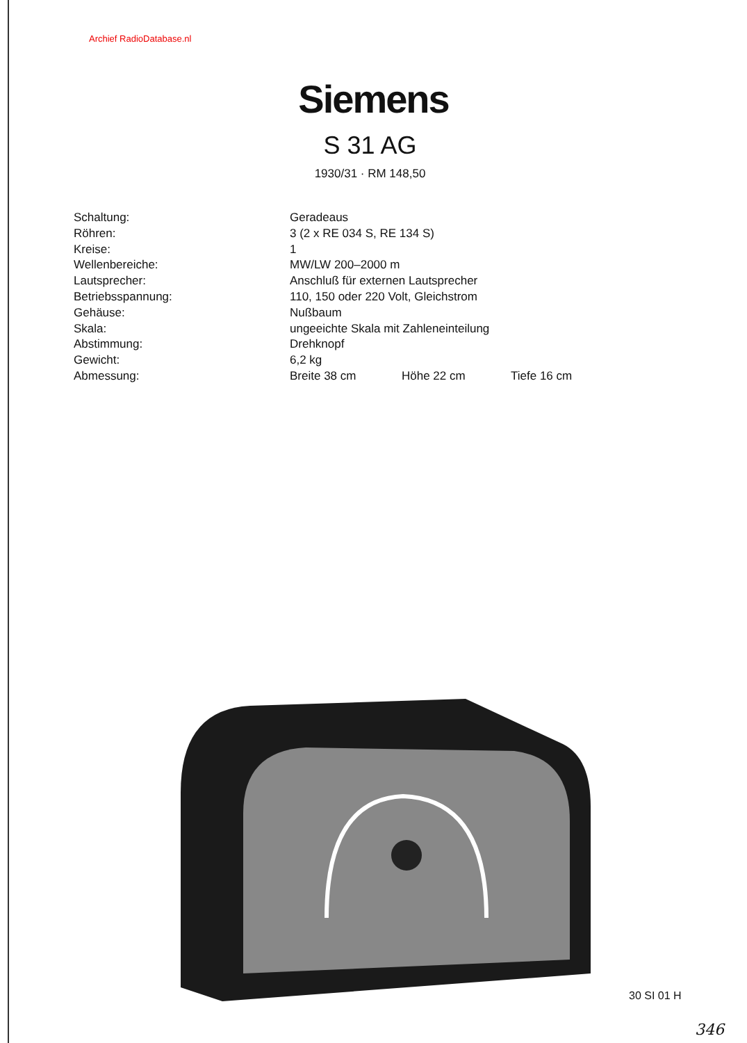Archief RadioDatabase.nl
Siemens
S 31 AG
1930/31 · RM 148,50
| Schaltung: | Geradeaus | | |
| Röhren: | 3 (2 x RE 034 S, RE 134 S) | | |
| Kreise: | 1 | | |
| Wellenbereiche: | MW/LW 200–2000 m | | |
| Lautsprecher: | Anschluß für externen Lautsprecher | | |
| Betriebsspannung: | 110, 150 oder 220 Volt, Gleichstrom | | |
| Gehäuse: | Nußbaum | | |
| Skala: | ungeeichte Skala mit Zahleneinteilung | | |
| Abstimmung: | Drehknopf | | |
| Gewicht: | 6,2 kg | | |
| Abmessung: | Breite 38 cm | Höhe 22 cm | Tiefe 16 cm |
30 SI 01 H
346